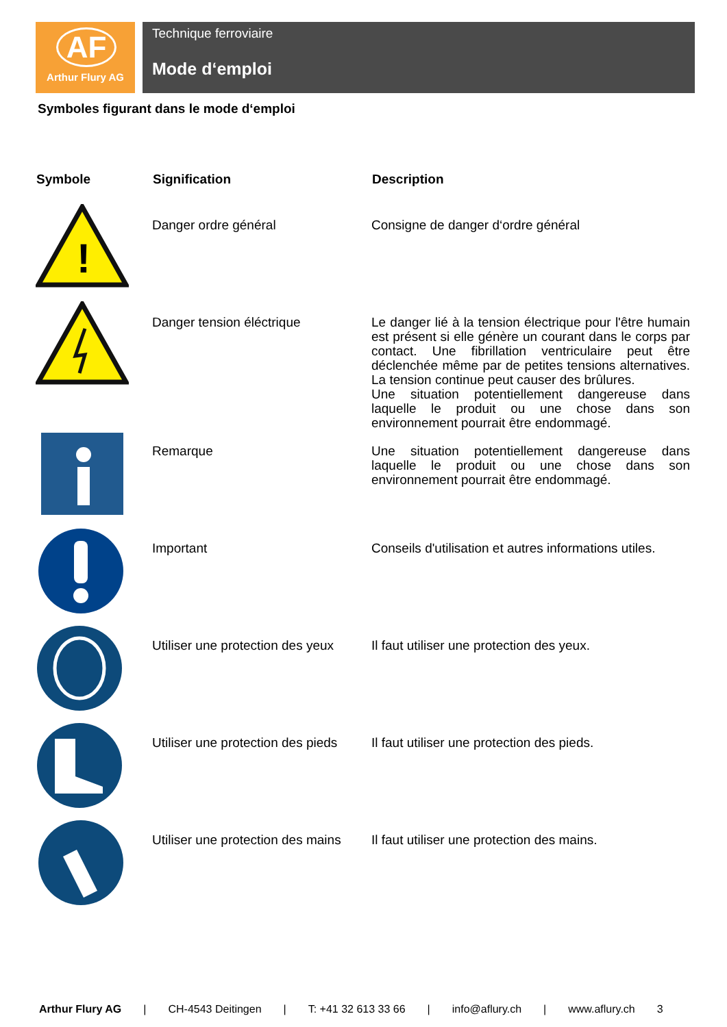AF
Arthur Flury AG
Technique ferroviaire
Mode d‘emploi
Symboles figurant dans le mode d‘emploi
| Symbole | Signification | Description |
| --- | --- | --- |
| ! | Danger ordre général | Consigne de danger d‘ordre général |
| | Danger tension éléctrique | Le danger lié à la tension électrique pour l'être humain est présent si elle génère un courant dans le corps par contact. Une fibrillation ventriculaire peut être déclenchée même par de petites tensions alternatives. La tension continue peut causer des brûlures. Une situation potentiellement dangereuse dans laquelle le produit ou une chose dans son environnement pourrait être endommagé. |
| | Remarque | Une situation potentiellement dangereuse dans laquelle le produit ou une chose dans son environnement pourrait être endommagé. |
| | Important | Conseils d'utilisation et autres informations utiles. |
| | Utiliser une protection des yeux | Il faut utiliser une protection des yeux. |
| | Utiliser une protection des pieds | Il faut utiliser une protection des pieds. |
| | Utiliser une protection des mains | Il faut utiliser une protection des mains. |
Arthur Flury AG | CH-4543 Deitingen | T: +41 32 613 33 66 | info@aflury.ch | www.aflury.ch 3